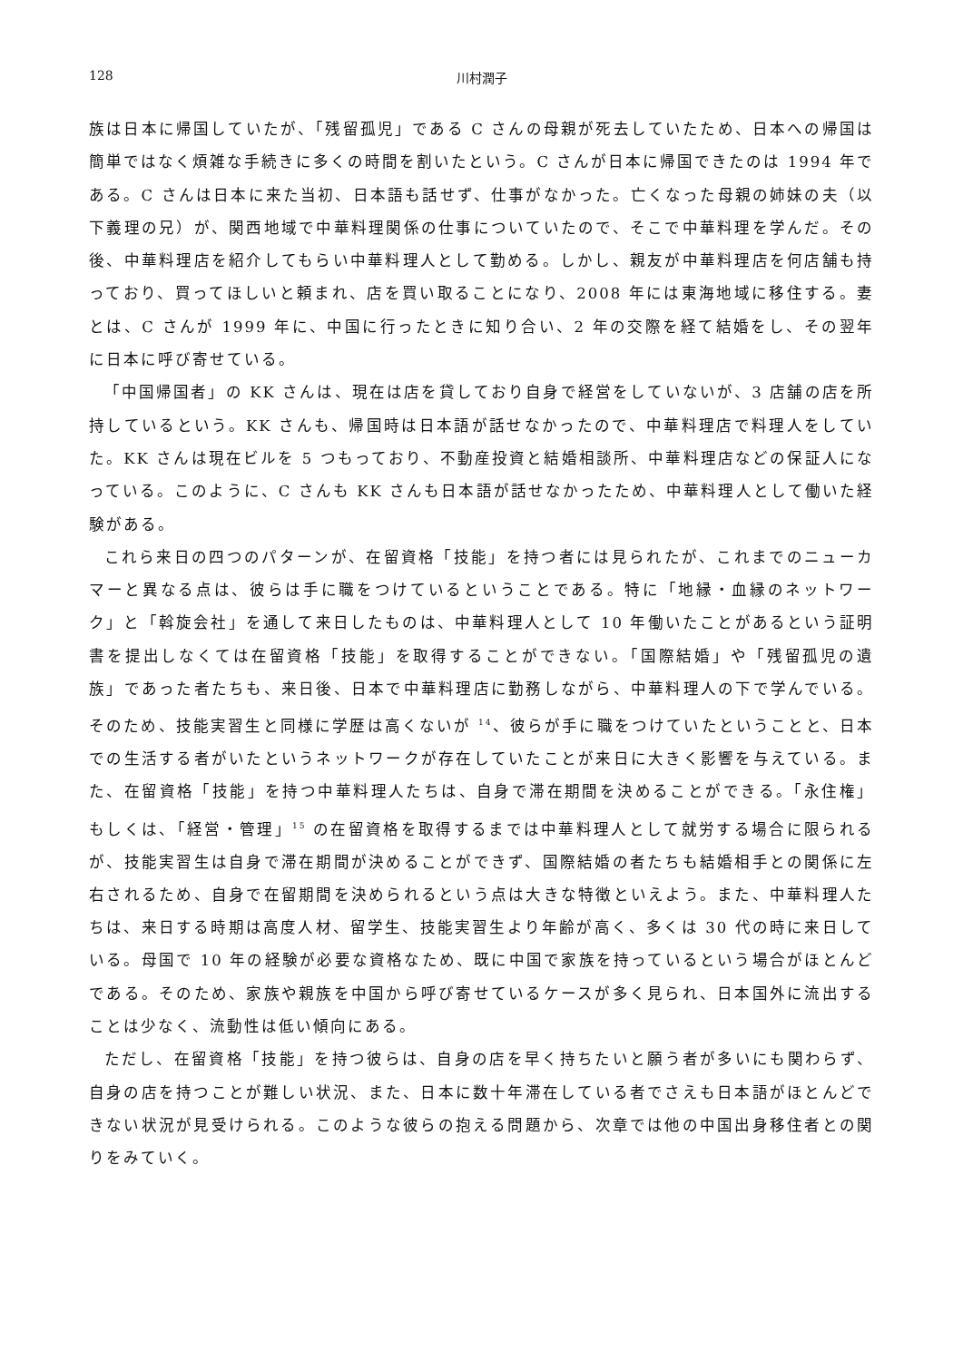128 川村潤子
族は日本に帰国していたが、「残留孤児」である C さんの母親が死去していたため、日本への帰国は簡単ではなく煩雑な手続きに多くの時間を割いたという。C さんが日本に帰国できたのは 1994 年である。C さんは日本に来た当初、日本語も話せず、仕事がなかった。亡くなった母親の姉妹の夫（以下義理の兄）が、関西地域で中華料理関係の仕事についていたので、そこで中華料理を学んだ。その後、中華料理店を紹介してもらい中華料理人として勤める。しかし、親友が中華料理店を何店舗も持っており、買ってほしいと頼まれ、店を買い取ることになり、2008 年には東海地域に移住する。妻とは、C さんが 1999 年に、中国に行ったときに知り合い、2 年の交際を経て結婚をし、その翌年に日本に呼び寄せている。
「中国帰国者」の KK さんは、現在は店を貸しており自身で経営をしていないが、3 店舗の店を所持しているという。KK さんも、帰国時は日本語が話せなかったので、中華料理店で料理人をしていた。KK さんは現在ビルを 5 つもっており、不動産投資と結婚相談所、中華料理店などの保証人になっている。このように、C さんも KK さんも日本語が話せなかったため、中華料理人として働いた経験がある。
これら来日の四つのパターンが、在留資格「技能」を持つ者には見られたが、これまでのニューカマーと異なる点は、彼らは手に職をつけているということである。特に「地縁・血縁のネットワーク」と「斡旋会社」を通して来日したものは、中華料理人として 10 年働いたことがあるという証明書を提出しなくては在留資格「技能」を取得することができない。「国際結婚」や「残留孤児の遺族」であった者たちも、来日後、日本で中華料理店に勤務しながら、中華料理人の下で学んでいる。そのため、技能実習生と同様に学歴は高くないが <sup>14</sup>、彼らが手に職をつけていたということと、日本での生活する者がいたというネットワークが存在していたことが来日に大きく影響を与えている。また、在留資格「技能」を持つ中華料理人たちは、自身で滞在期間を決めることができる。「永住権」もしくは、「経営・管理」<sup>15</sup> の在留資格を取得するまでは中華料理人として就労する場合に限られるが、技能実習生は自身で滞在期間が決めることができず、国際結婚の者たちも結婚相手との関係に左右されるため、自身で在留期間を決められるという点は大きな特徴といえよう。また、中華料理人たちは、来日する時期は高度人材、留学生、技能実習生より年齢が高く、多くは 30 代の時に来日している。母国で 10 年の経験が必要な資格なため、既に中国で家族を持っているという場合がほとんどである。そのため、家族や親族を中国から呼び寄せているケースが多く見られ、日本国外に流出することは少なく、流動性は低い傾向にある。
ただし、在留資格「技能」を持つ彼らは、自身の店を早く持ちたいと願う者が多いにも関わらず、自身の店を持つことが難しい状況、また、日本に数十年滞在している者でさえも日本語がほとんどできない状況が見受けられる。このような彼らの抱える問題から、次章では他の中国出身移住者との関りをみていく。